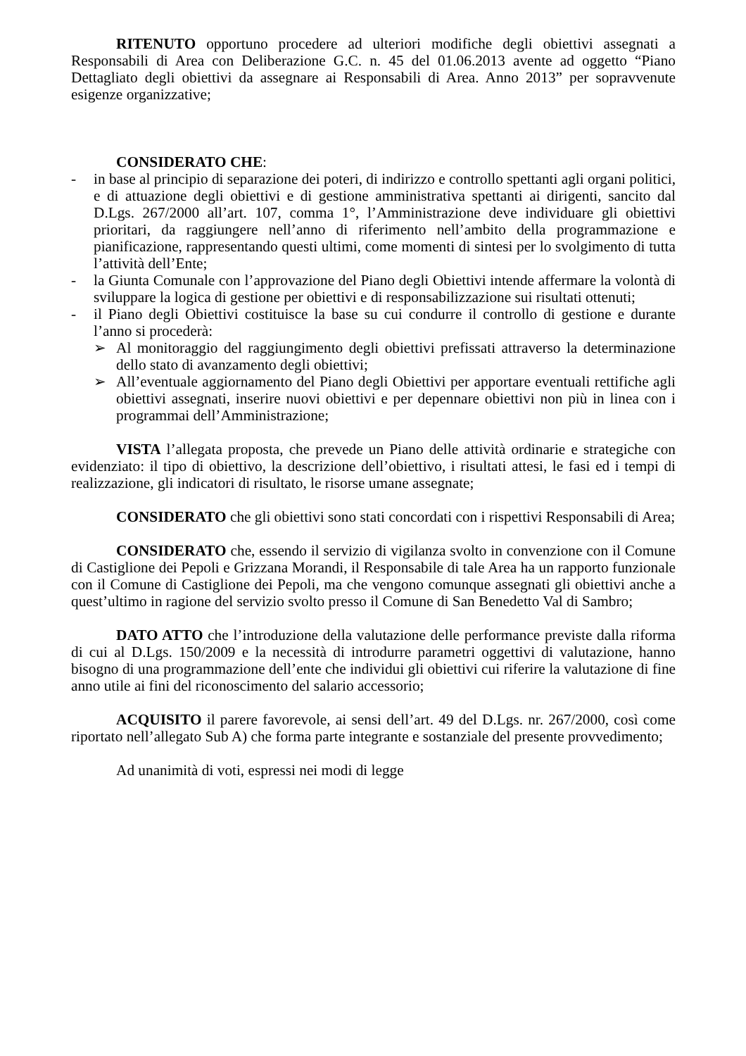RITENUTO opportuno procedere ad ulteriori modifiche degli obiettivi assegnati a Responsabili di Area con Deliberazione G.C. n. 45 del 01.06.2013 avente ad oggetto “Piano Dettagliato degli obiettivi da assegnare ai Responsabili di Area. Anno 2013” per sopravvenute esigenze organizzative;
CONSIDERATO CHE:
- in base al principio di separazione dei poteri, di indirizzo e controllo spettanti agli organi politici, e di attuazione degli obiettivi e di gestione amministrativa spettanti ai dirigenti, sancito dal D.Lgs. 267/2000 all’art. 107, comma 1°, l’Amministrazione deve individuare gli obiettivi prioritari, da raggiungere nell’anno di riferimento nell’ambito della programmazione e pianificazione, rappresentando questi ultimi, come momenti di sintesi per lo svolgimento di tutta l’attività dell’Ente;
- la Giunta Comunale con l’approvazione del Piano degli Obiettivi intende affermare la volontà di sviluppare la logica di gestione per obiettivi e di responsabilizzazione sui risultati ottenuti;
- il Piano degli Obiettivi costituisce la base su cui condurre il controllo di gestione e durante l’anno si procederà:
➢ Al monitoraggio del raggiungimento degli obiettivi prefissati attraverso la determinazione dello stato di avanzamento degli obiettivi;
➢ All’eventuale aggiornamento del Piano degli Obiettivi per apportare eventuali rettifiche agli obiettivi assegnati, inserire nuovi obiettivi e per depennare obiettivi non più in linea con i programmai dell’Amministrazione;
VISTA l’allegata proposta, che prevede un Piano delle attività ordinarie e strategiche con evidenziato: il tipo di obiettivo, la descrizione dell’obiettivo, i risultati attesi, le fasi ed i tempi di realizzazione, gli indicatori di risultato, le risorse umane assegnate;
CONSIDERATO che gli obiettivi sono stati concordati con i rispettivi Responsabili di Area;
CONSIDERATO che, essendo il servizio di vigilanza svolto in convenzione con il Comune di Castiglione dei Pepoli e Grizzana Morandi, il Responsabile di tale Area ha un rapporto funzionale con il Comune di Castiglione dei Pepoli, ma che vengono comunque assegnati gli obiettivi anche a quest’ultimo in ragione del servizio svolto presso il Comune di San Benedetto Val di Sambro;
DATO ATTO che l’introduzione della valutazione delle performance previste dalla riforma di cui al D.Lgs. 150/2009 e la necessità di introdurre parametri oggettivi di valutazione, hanno bisogno di una programmazione dell’ente che individui gli obiettivi cui riferire la valutazione di fine anno utile ai fini del riconoscimento del salario accessorio;
ACQUISITO il parere favorevole, ai sensi dell’art. 49 del D.Lgs. nr. 267/2000, così come riportato nell’allegato Sub A) che forma parte integrante e sostanziale del presente provvedimento;
Ad unanimità di voti, espressi nei modi di legge